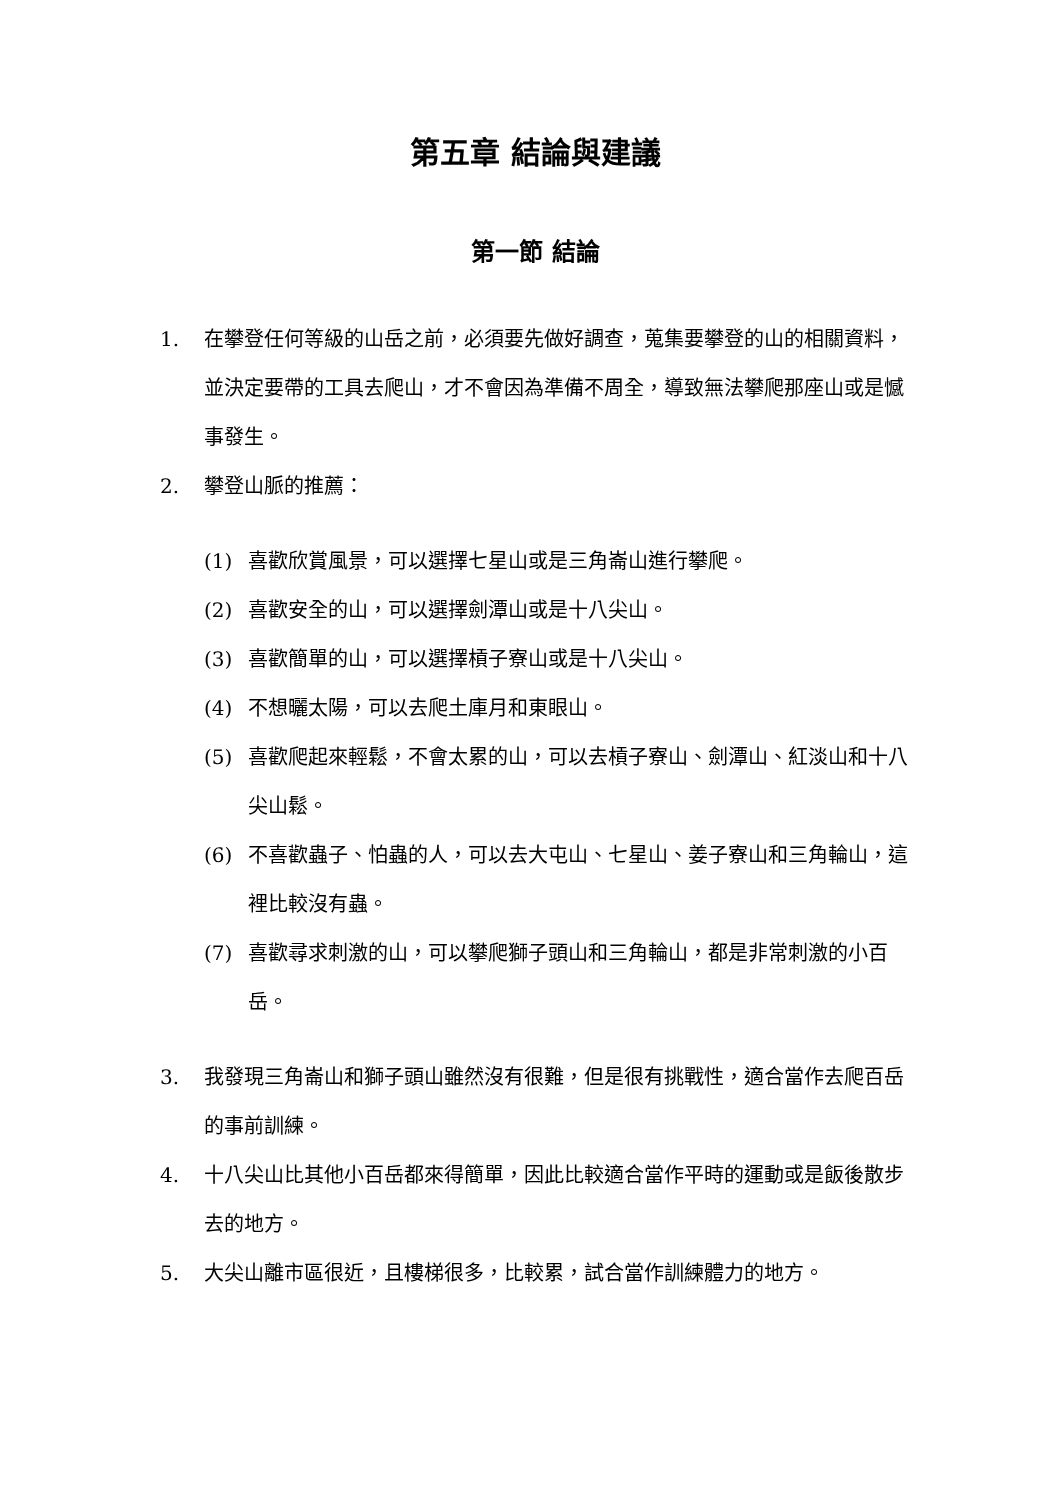第五章 結論與建議
第一節 結論
1. 在攀登任何等級的山岳之前，必須要先做好調查，蒐集要攀登的山的相關資料，並決定要帶的工具去爬山，才不會因為準備不周全，導致無法攀爬那座山或是憾事發生。
2. 攀登山脈的推薦：
(1) 喜歡欣賞風景，可以選擇七星山或是三角崙山進行攀爬。
(2) 喜歡安全的山，可以選擇劍潭山或是十八尖山。
(3) 喜歡簡單的山，可以選擇槓子寮山或是十八尖山。
(4) 不想曬太陽，可以去爬土庫月和東眼山。
(5) 喜歡爬起來輕鬆，不會太累的山，可以去槓子寮山、劍潭山、紅淡山和十八尖山鬆。
(6) 不喜歡蟲子、怕蟲的人，可以去大屯山、七星山、姜子寮山和三角輪山，這裡比較沒有蟲。
(7) 喜歡尋求刺激的山，可以攀爬獅子頭山和三角輪山，都是非常刺激的小百岳。
3. 我發現三角崙山和獅子頭山雖然沒有很難，但是很有挑戰性，適合當作去爬百岳的事前訓練。
4. 十八尖山比其他小百岳都來得簡單，因此比較適合當作平時的運動或是飯後散步去的地方。
5. 大尖山離市區很近，且樓梯很多，比較累，試合當作訓練體力的地方。